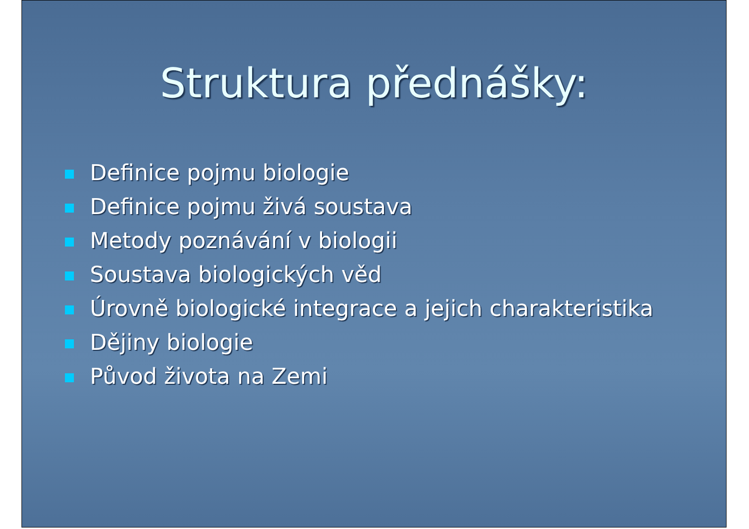Struktura přednášky:
Definice pojmu biologie
Definice pojmu živá soustava
Metody poznávání v biologii
Soustava biologických věd
Úrovně biologické integrace a jejich charakteristika
Dějiny biologie
Původ života na Zemi